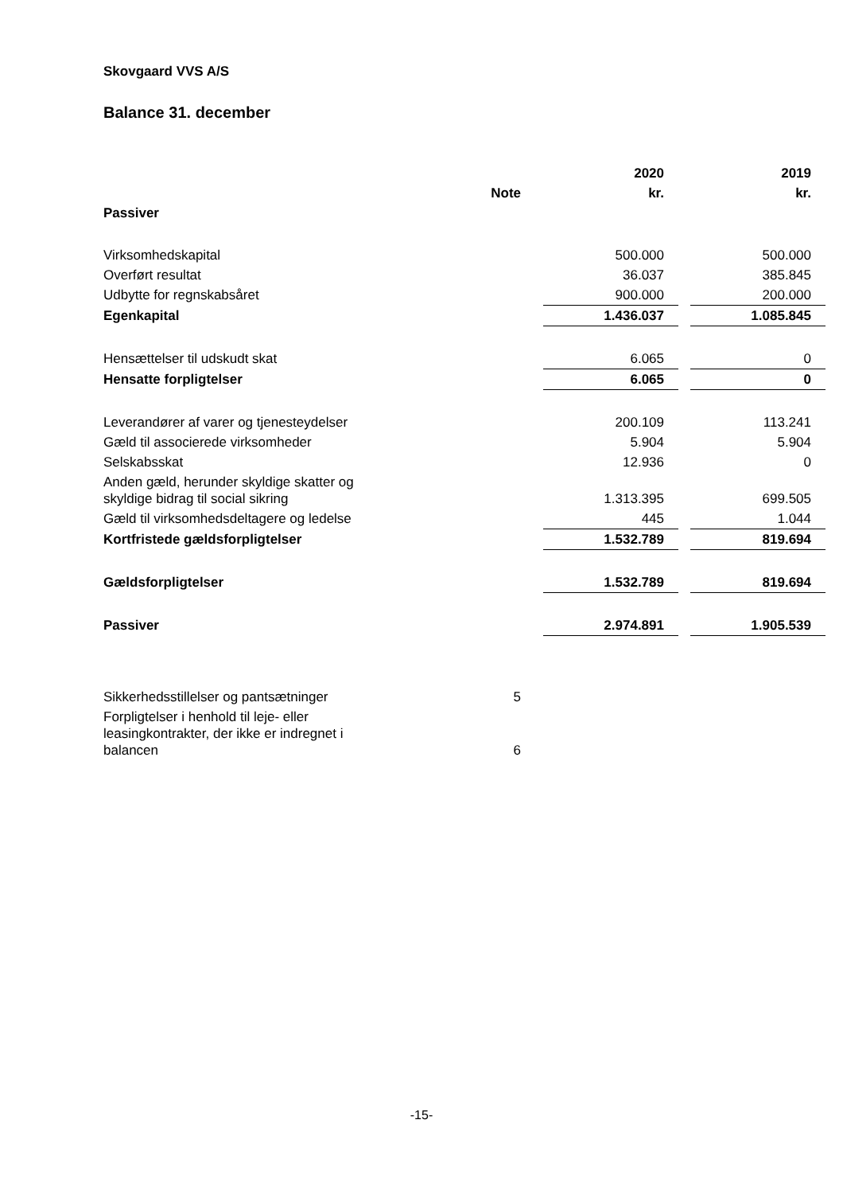Skovgaard VVS A/S
Balance 31. december
| | | 2020 | | 2019 |
| --- | --- | --- | --- | --- |
| | Note | kr. | | kr. |
| Passiver | | | | |
| Virksomhedskapital | | 500.000 | | 500.000 |
| Overført resultat | | 36.037 | | 385.845 |
| Udbytte for regnskabsåret | | 900.000 | | 200.000 |
| Egenkapital | | 1.436.037 | | 1.085.845 |
| Hensættelser til udskudt skat | | 6.065 | | 0 |
| Hensatte forpligtelser | | 6.065 | | 0 |
| Leverandører af varer og tjenesteydelser | | 200.109 | | 113.241 |
| Gæld til associerede virksomheder | | 5.904 | | 5.904 |
| Selskabsskat | | 12.936 | | 0 |
| Anden gæld, herunder skyldige skatter og skyldige bidrag til social sikring | | 1.313.395 | | 699.505 |
| Gæld til virksomhedsdeltagere og ledelse | | 445 | | 1.044 |
| Kortfristede gældsforpligtelser | | 1.532.789 | | 819.694 |
| Gældsforpligtelser | | 1.532.789 | | 819.694 |
| Passiver | | 2.974.891 | | 1.905.539 |
| Sikkerhedsstillelser og pantsætninger | 5 | | | |
| Forpligtelser i henhold til leje- eller leasingkontrakter, der ikke er indregnet i balancen | 6 | | | |
-15-